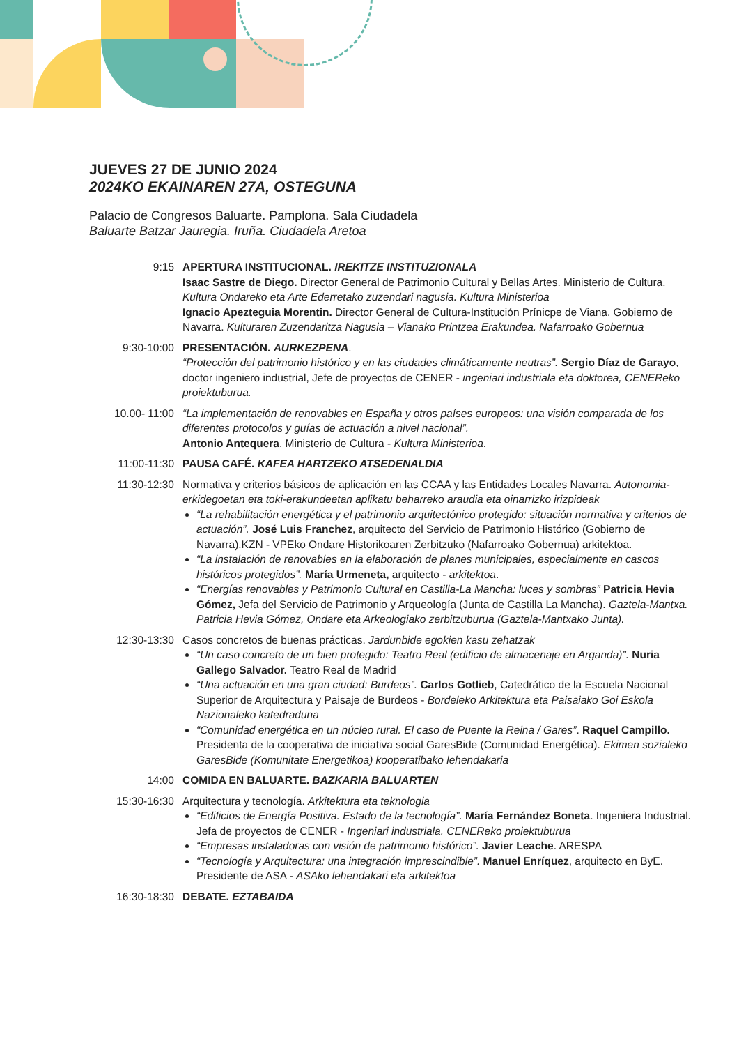JUEVES 27 DE JUNIO 2024
2024KO EKAINAREN 27A, OSTEGUNA
Palacio de Congresos Baluarte. Pamplona. Sala Ciudadela
Baluarte Batzar Jauregia. Iruña. Ciudadela Aretoa
9:15 APERTURA INSTITUCIONAL. IREKITZE INSTITUZIONALA
Isaac Sastre de Diego. Director General de Patrimonio Cultural y Bellas Artes. Ministerio de Cultura. Kultura Ondareko eta Arte Ederretako zuzendari nagusia. Kultura Ministerioa
Ignacio Apezteguia Morentin. Director General de Cultura-Institución Prínicpe de Viana. Gobierno de Navarra. Kulturaren Zuzendaritza Nagusia – Vianako Printzea Erakundea. Nafarroako Gobernua
9:30-10:00 PRESENTACIÓN. AURKEZPENA.
“Protección del patrimonio histórico y en las ciudades climáticamente neutras”. Sergio Díaz de Garayo, doctor ingeniero industrial, Jefe de proyectos de CENER - ingeniari industriala eta doktorea, CENEReko proiektuburua.
10.00- 11:00 “La implementación de renovables en España y otros países europeos: una visión comparada de los diferentes protocolos y guías de actuación a nivel nacional”.
Antonio Antequera. Ministerio de Cultura - Kultura Ministerioa.
11:00-11:30 PAUSA CAFÉ. KAFEA HARTZEKO ATSEDENALDIA
11:30-12:30 Normativa y criterios básicos de aplicación en las CCAA y las Entidades Locales Navarra. Autonomia-erkidegoetan eta toki-erakundeetan aplikatu beharreko araudia eta oinarrizko irizpideak
“La rehabilitación energética y el patrimonio arquitectónico protegido: situación normativa y criterios de actuación”. José Luis Franchez, arquitecto del Servicio de Patrimonio Histórico (Gobierno de Navarra).KZN - VPEko Ondare Historikoaren Zerbitzuko (Nafarroako Gobernua) arkitektoa.
“La instalación de renovables en la elaboración de planes municipales, especialmente en cascos históricos protegidos”. María Urmeneta, arquitecto - arkitektoa.
“Energías renovables y Patrimonio Cultural en Castilla-La Mancha: luces y sombras” Patricia Hevia Gómez, Jefa del Servicio de Patrimonio y Arqueología (Junta de Castilla La Mancha). Gaztela-Mantxa. Patricia Hevia Gómez, Ondare eta Arkeologiako zerbitzuburua (Gaztela-Mantxako Junta).
12:30-13:30 Casos concretos de buenas prácticas. Jardunbide egokien kasu zehatzak
“Un caso concreto de un bien protegido: Teatro Real (edificio de almacenaje en Arganda)”. Nuria Gallego Salvador. Teatro Real de Madrid
“Una actuación en una gran ciudad: Burdeos”. Carlos Gotlieb, Catedrático de la Escuela Nacional Superior de Arquitectura y Paisaje de Burdeos - Bordeleko Arkitektura eta Paisaiako Goi Eskola Nazionaleko katedraduna
“Comunidad energética en un núcleo rural. El caso de Puente la Reina / Gares”. Raquel Campillo. Presidenta de la cooperativa de iniciativa social GaresBide (Comunidad Energética). Ekimen sozialeko GaresBide (Komunitate Energetikoa) kooperatibako lehendakaria
14:00 COMIDA EN BALUARTE. BAZKARIA BALUARTEN
15:30-16:30 Arquitectura y tecnología. Arkitektura eta teknologia
“Edificios de Energía Positiva. Estado de la tecnología”. María Fernández Boneta. Ingeniera Industrial. Jefa de proyectos de CENER - Ingeniari industriala. CENEReko proiektuburua
“Empresas instaladoras con visión de patrimonio histórico”. Javier Leache. ARESPA
“Tecnología y Arquitectura: una integración imprescindible”. Manuel Enríquez, arquitecto en ByE. Presidente de ASA - ASAko lehendakari eta arkitektoa
16:30-18:30 DEBATE. EZTABAIDA